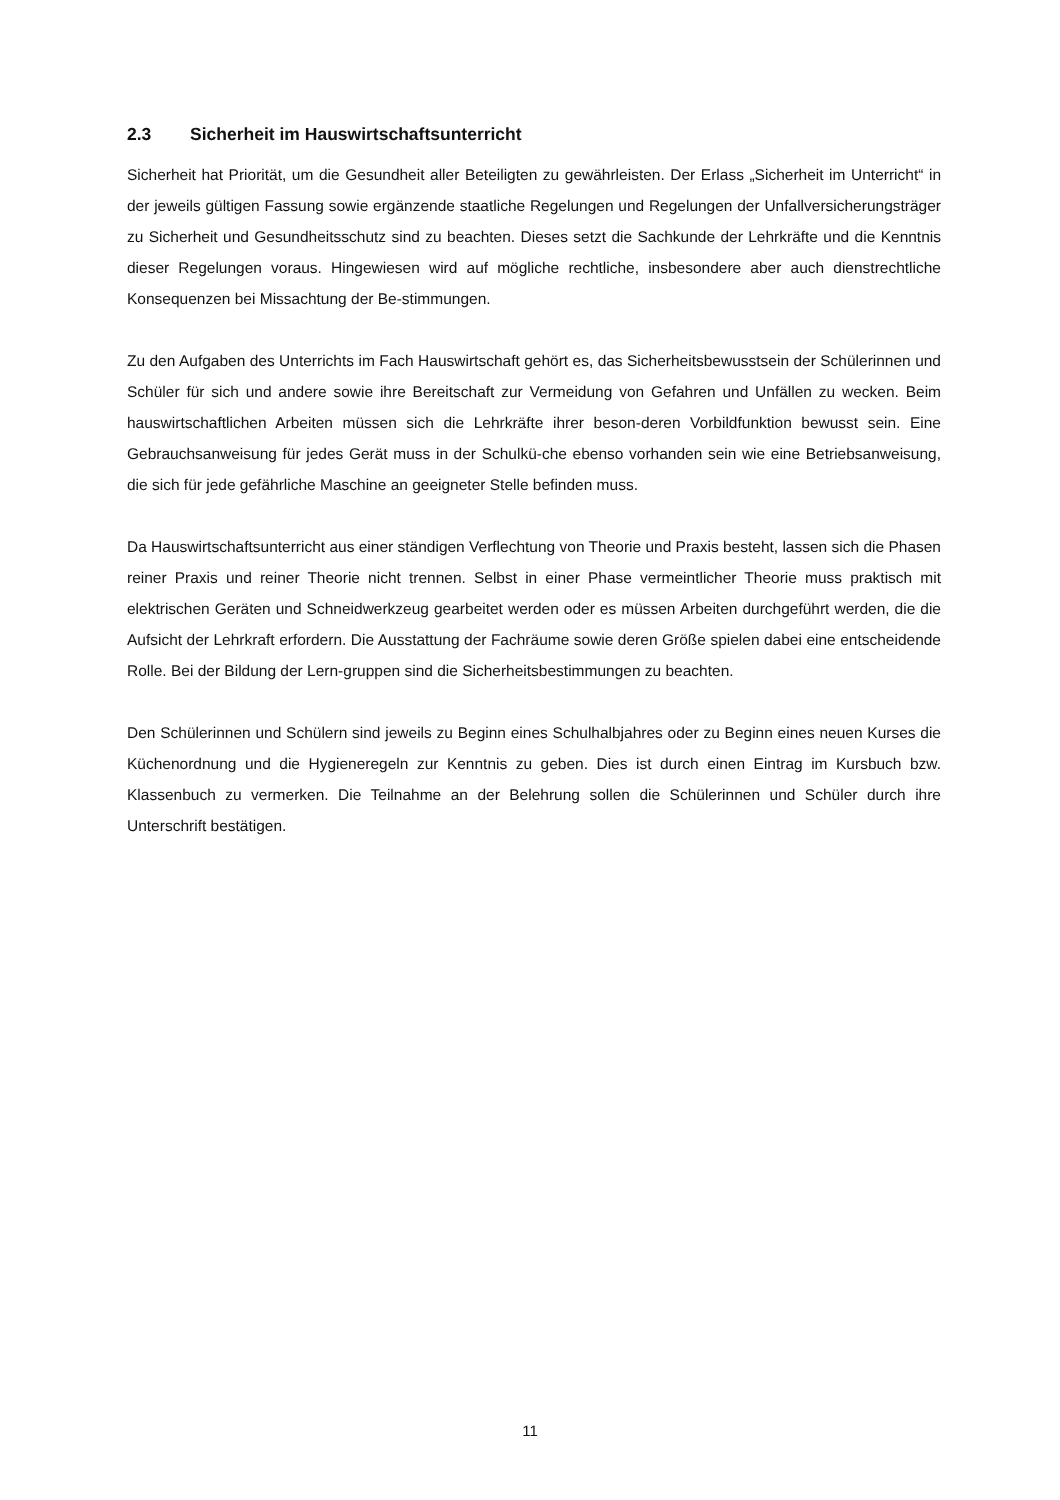2.3 Sicherheit im Hauswirtschaftsunterricht
Sicherheit hat Priorität, um die Gesundheit aller Beteiligten zu gewährleisten. Der Erlass „Sicherheit im Unterricht“ in der jeweils gültigen Fassung sowie ergänzende staatliche Regelungen und Regelungen der Unfallversicherungsträger zu Sicherheit und Gesundheitsschutz sind zu beachten. Dieses setzt die Sachkunde der Lehrkräfte und die Kenntnis dieser Regelungen voraus. Hingewiesen wird auf mögliche rechtliche, insbesondere aber auch dienstrechtliche Konsequenzen bei Missachtung der Be-stimmungen.
Zu den Aufgaben des Unterrichts im Fach Hauswirtschaft gehört es, das Sicherheitsbewusstsein der Schülerinnen und Schüler für sich und andere sowie ihre Bereitschaft zur Vermeidung von Gefahren und Unfällen zu wecken. Beim hauswirtschaftlichen Arbeiten müssen sich die Lehrkräfte ihrer beson-deren Vorbildfunktion bewusst sein. Eine Gebrauchsanweisung für jedes Gerät muss in der Schulkü-che ebenso vorhanden sein wie eine Betriebsanweisung, die sich für jede gefährliche Maschine an geeigneter Stelle befinden muss.
Da Hauswirtschaftsunterricht aus einer ständigen Verflechtung von Theorie und Praxis besteht, lassen sich die Phasen reiner Praxis und reiner Theorie nicht trennen. Selbst in einer Phase vermeintlicher Theorie muss praktisch mit elektrischen Geräten und Schneidwerkzeug gearbeitet werden oder es müssen Arbeiten durchgeführt werden, die die Aufsicht der Lehrkraft erfordern. Die Ausstattung der Fachräume sowie deren Größe spielen dabei eine entscheidende Rolle. Bei der Bildung der Lern-gruppen sind die Sicherheitsbestimmungen zu beachten.
Den Schülerinnen und Schülern sind jeweils zu Beginn eines Schulhalbjahres oder zu Beginn eines neuen Kurses die Küchenordnung und die Hygieneregeln zur Kenntnis zu geben. Dies ist durch einen Eintrag im Kursbuch bzw. Klassenbuch zu vermerken. Die Teilnahme an der Belehrung sollen die Schülerinnen und Schüler durch ihre Unterschrift bestätigen.
11